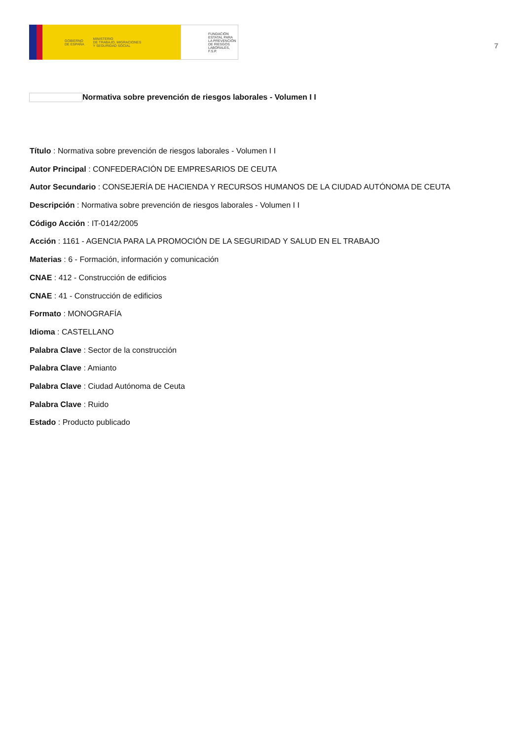GOBIERNO
DE ESPAÑA MINISTERIO
DE TRABAJO, MIGRACIONES
Y SEGURIDAD SOCIAL
FUNDACIÓN
ESTATAL PARA
LA PREVENCIÓN
DE RIESGOS
LABORALES, F.S.P.
7
Normativa sobre prevención de riesgos laborales - Volumen I I
Título : Normativa sobre prevención de riesgos laborales - Volumen I I
Autor Principal : CONFEDERACIÓN DE EMPRESARIOS DE CEUTA
Autor Secundario : CONSEJERÍA DE HACIENDA Y RECURSOS HUMANOS DE LA CIUDAD AUTÓNOMA DE CEUTA
Descripción : Normativa sobre prevención de riesgos laborales - Volumen I I
Código Acción : IT-0142/2005
Acción : 1161 - AGENCIA PARA LA PROMOCIÓN DE LA SEGURIDAD Y SALUD EN EL TRABAJO
Materias : 6 - Formación, información y comunicación
CNAE : 412 - Construcción de edificios
CNAE : 41 - Construcción de edificios
Formato : MONOGRAFÍA
Idioma : CASTELLANO
Palabra Clave : Sector de la construcción
Palabra Clave : Amianto
Palabra Clave : Ciudad Autónoma de Ceuta
Palabra Clave : Ruido
Estado : Producto publicado